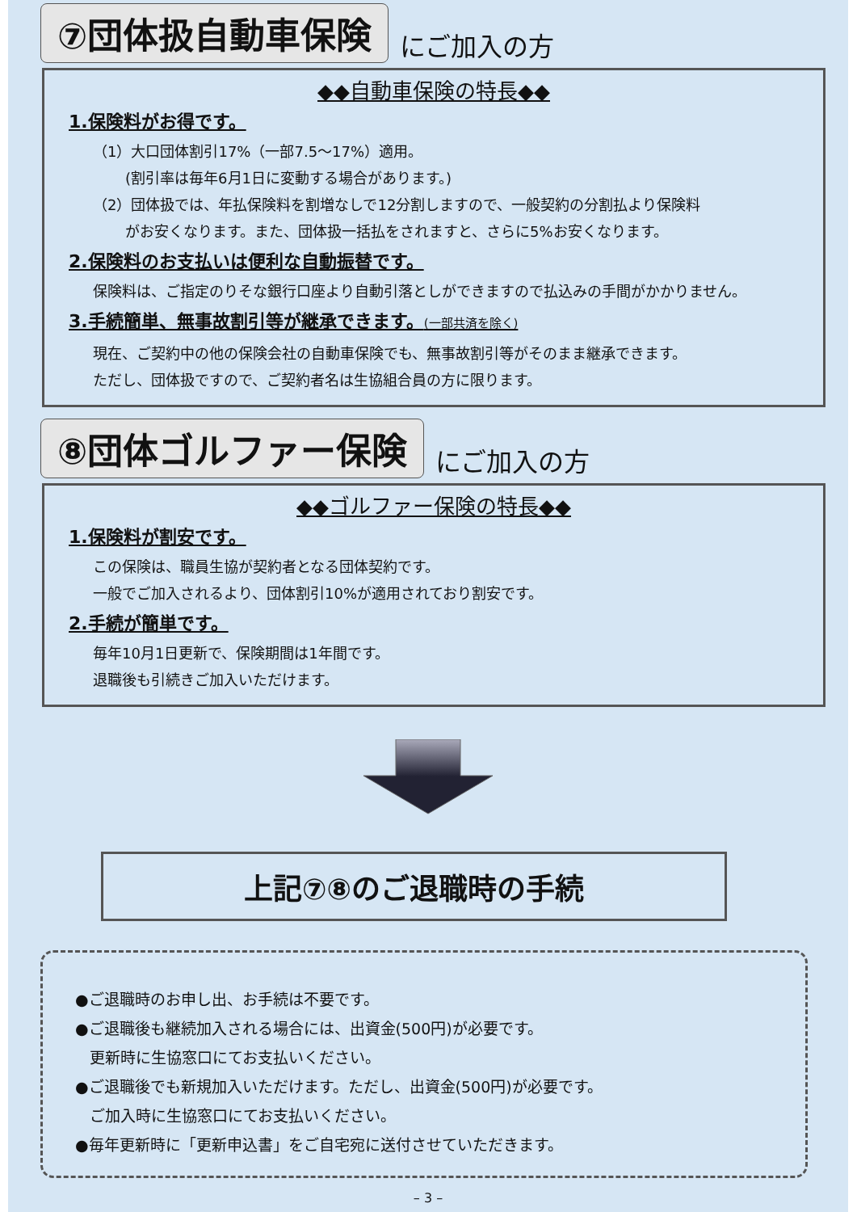⑦団体扱自動車保険
にご加入の方
◆◆自動車保険の特長◆◆
1.保険料がお得です。
（1）大口団体割引17%（一部7.5～17%）適用。
(割引率は毎年6月1日に変動する場合があります。)
（2）団体扱では、年払保険料を割増なしで12分割しますので、一般契約の分割払より保険料
がお安くなります。また、団体扱一括払をされますと、さらに5%お安くなります。
2.保険料のお支払いは便利な自動振替です。
保険料は、ご指定のりそな銀行口座より自動引落としができますので払込みの手間がかかりません。
3.手続簡単、無事故割引等が継承できます。(一部共済を除く)
現在、ご契約中の他の保険会社の自動車保険でも、無事故割引等がそのまま継承できます。
ただし、団体扱ですので、ご契約者名は生協組合員の方に限ります。
⑧団体ゴルファー保険
にご加入の方
◆◆ゴルファー保険の特長◆◆
1.保険料が割安です。
この保険は、職員生協が契約者となる団体契約です。
一般でご加入されるより、団体割引10%が適用されており割安です。
2.手続が簡単です。
毎年10月1日更新で、保険期間は1年間です。
退職後も引続きご加入いただけます。
上記⑦⑧のご退職時の手続
●ご退職時のお申し出、お手続は不要です。
●ご退職後も継続加入される場合には、出資金(500円)が必要です。
更新時に生協窓口にてお支払いください。
●ご退職後でも新規加入いただけます。ただし、出資金(500円)が必要です。
ご加入時に生協窓口にてお支払いください。
●毎年更新時に「更新申込書」をご自宅宛に送付させていただきます。
– 3 –